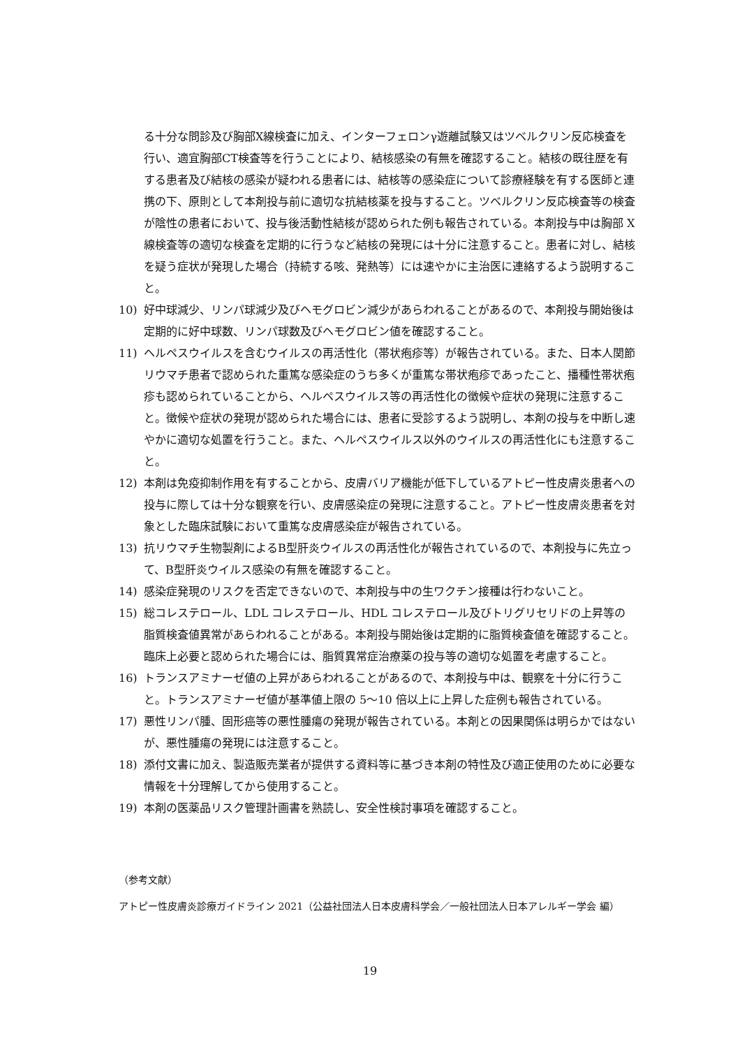る十分な問診及び胸部X線検査に加え、インターフェロンγ遊離試験又はツベルクリン反応検査を行い、適宜胸部CT検査等を行うことにより、結核感染の有無を確認すること。結核の既往歴を有する患者及び結核の感染が疑われる患者には、結核等の感染症について診療経験を有する医師と連携の下、原則として本剤投与前に適切な抗結核薬を投与すること。ツベルクリン反応検査等の検査が陰性の患者において、投与後活動性結核が認められた例も報告されている。本剤投与中は胸部 X 線検査等の適切な検査を定期的に行うなど結核の発現には十分に注意すること。患者に対し、結核を疑う症状が発現した場合（持続する咳、発熱等）には速やかに主治医に連絡するよう説明すること。
10) 好中球減少、リンパ球減少及びヘモグロビン減少があらわれることがあるので、本剤投与開始後は定期的に好中球数、リンパ球数及びヘモグロビン値を確認すること。
11) ヘルペスウイルスを含むウイルスの再活性化（帯状疱疹等）が報告されている。また、日本人関節リウマチ患者で認められた重篤な感染症のうち多くが重篤な帯状疱疹であったこと、播種性帯状疱疹も認められていることから、ヘルペスウイルス等の再活性化の徴候や症状の発現に注意すること。徴候や症状の発現が認められた場合には、患者に受診するよう説明し、本剤の投与を中断し速やかに適切な処置を行うこと。また、ヘルペスウイルス以外のウイルスの再活性化にも注意すること。
12) 本剤は免疫抑制作用を有することから、皮膚バリア機能が低下しているアトピー性皮膚炎患者への投与に際しては十分な観察を行い、皮膚感染症の発現に注意すること。アトピー性皮膚炎患者を対象とした臨床試験において重篤な皮膚感染症が報告されている。
13) 抗リウマチ生物製剤によるB型肝炎ウイルスの再活性化が報告されているので、本剤投与に先立って、B型肝炎ウイルス感染の有無を確認すること。
14) 感染症発現のリスクを否定できないので、本剤投与中の生ワクチン接種は行わないこと。
15) 総コレステロール、LDL コレステロール、HDL コレステロール及びトリグリセリドの上昇等の脂質検査値異常があらわれることがある。本剤投与開始後は定期的に脂質検査値を確認すること。臨床上必要と認められた場合には、脂質異常症治療薬の投与等の適切な処置を考慮すること。
16) トランスアミナーゼ値の上昇があらわれることがあるので、本剤投与中は、観察を十分に行うこと。トランスアミナーゼ値が基準値上限の 5～10 倍以上に上昇した症例も報告されている。
17) 悪性リンパ腫、固形癌等の悪性腫瘍の発現が報告されている。本剤との因果関係は明らかではないが、悪性腫瘍の発現には注意すること。
18) 添付文書に加え、製造販売業者が提供する資料等に基づき本剤の特性及び適正使用のために必要な情報を十分理解してから使用すること。
19) 本剤の医薬品リスク管理計画書を熟読し、安全性検討事項を確認すること。
（参考文献）
アトピー性皮膚炎診療ガイドライン 2021（公益社団法人日本皮膚科学会／一般社団法人日本アレルギー学会 編）
19